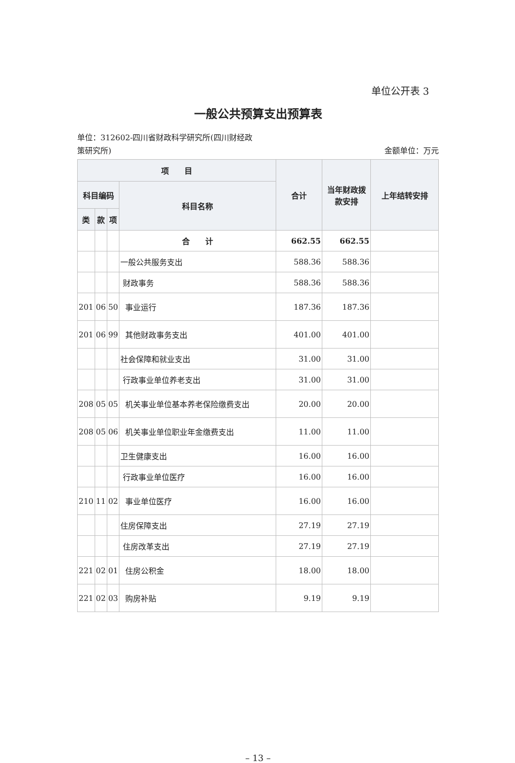单位公开表 3
一般公共预算支出预算表
单位：312602-四川省财政科学研究所(四川财经政
策研究所)
金额单位：万元
| 项 目 | | | | 合计 | 当年财政拨款安排 | 上年结转安排 |
| --- | --- | --- | --- | --- | --- | --- |
| 科目编码 | | | 科目名称 | | | |
| 类 | 款 | 项 | | | | |
| | | | 合 计 | 662.55 | 662.55 | |
| | | | 一般公共服务支出 | 588.36 | 588.36 | |
| | | | 财政事务 | 588.36 | 588.36 | |
| 201 | 06 | 50 | 事业运行 | 187.36 | 187.36 | |
| 201 | 06 | 99 | 其他财政事务支出 | 401.00 | 401.00 | |
| | | | 社会保障和就业支出 | 31.00 | 31.00 | |
| | | | 行政事业单位养老支出 | 31.00 | 31.00 | |
| 208 | 05 | 05 | 机关事业单位基本养老保险缴费支出 | 20.00 | 20.00 | |
| 208 | 05 | 06 | 机关事业单位职业年金缴费支出 | 11.00 | 11.00 | |
| | | | 卫生健康支出 | 16.00 | 16.00 | |
| | | | 行政事业单位医疗 | 16.00 | 16.00 | |
| 210 | 11 | 02 | 事业单位医疗 | 16.00 | 16.00 | |
| | | | 住房保障支出 | 27.19 | 27.19 | |
| | | | 住房改革支出 | 27.19 | 27.19 | |
| 221 | 02 | 01 | 住房公积金 | 18.00 | 18.00 | |
| 221 | 02 | 03 | 购房补贴 | 9.19 | 9.19 | |
– 13 –